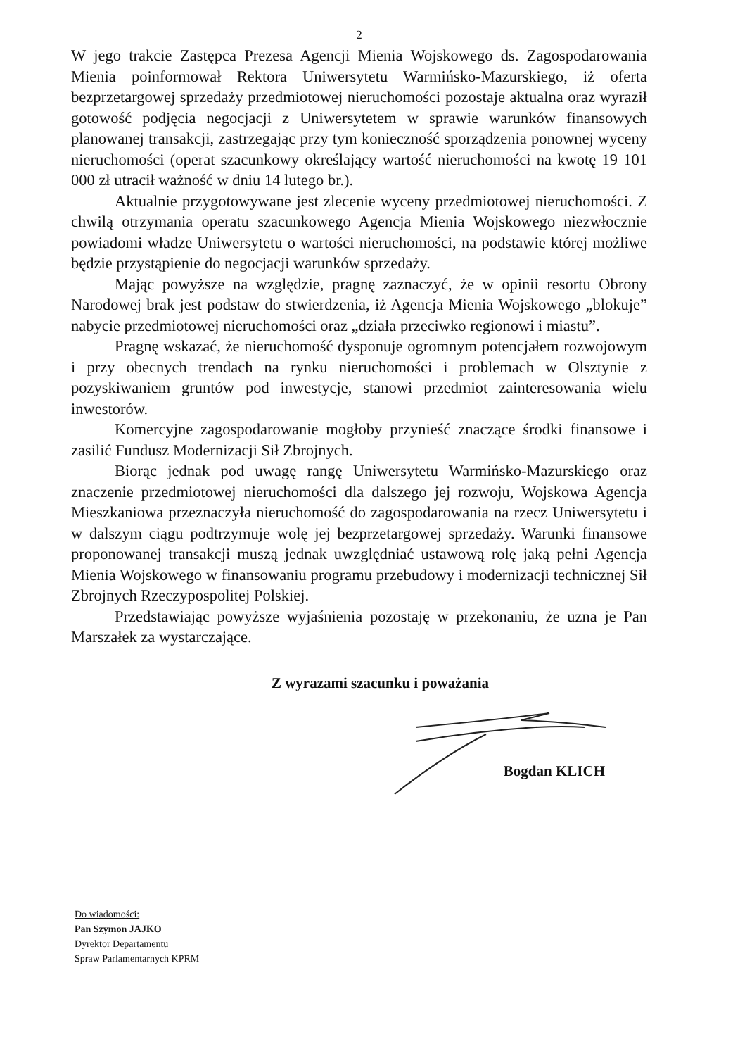2
W jego trakcie Zastępca Prezesa Agencji Mienia Wojskowego ds. Zagospodarowania Mienia poinformował Rektora Uniwersytetu Warmińsko-Mazurskiego, iż oferta bezprzetargowej sprzedaży przedmiotowej nieruchomości pozostaje aktualna oraz wyraził gotowość podjęcia negocjacji z Uniwersytetem w sprawie warunków finansowych planowanej transakcji, zastrzegając przy tym konieczność sporządzenia ponownej wyceny nieruchomości (operat szacunkowy określający wartość nieruchomości na kwotę 19 101 000 zł utracił ważność w dniu 14 lutego br.).
Aktualnie przygotowywane jest zlecenie wyceny przedmiotowej nieruchomości. Z chwilą otrzymania operatu szacunkowego Agencja Mienia Wojskowego niezwłocznie powiadomi władze Uniwersytetu o wartości nieruchomości, na podstawie której możliwe będzie przystąpienie do negocjacji warunków sprzedaży.
Mając powyższe na względzie, pragnę zaznaczyć, że w opinii resortu Obrony Narodowej brak jest podstaw do stwierdzenia, iż Agencja Mienia Wojskowego „blokuje” nabycie przedmiotowej nieruchomości oraz „działa przeciwko regionowi i miastu”.
Pragnę wskazać, że nieruchomość dysponuje ogromnym potencjałem rozwojowym i przy obecnych trendach na rynku nieruchomości i problemach w Olsztynie z pozyskiwaniem gruntów pod inwestycje, stanowi przedmiot zainteresowania wielu inwestorów.
Komercyjne zagospodarowanie mogłoby przynieść znaczące środki finansowe i zasilić Fundusz Modernizacji Sił Zbrojnych.
Biorąc jednak pod uwagę rangę Uniwersytetu Warmińsko-Mazurskiego oraz znaczenie przedmiotowej nieruchomości dla dalszego jej rozwoju, Wojskowa Agencja Mieszkaniowa przeznaczyła nieruchomość do zagospodarowania na rzecz Uniwersytetu i w dalszym ciągu podtrzymuje wolę jej bezprzetargowej sprzedaży. Warunki finansowe proponowanej transakcji muszą jednak uwzględniać ustawową rolę jaką pełni Agencja Mienia Wojskowego w finansowaniu programu przebudowy i modernizacji technicznej Sił Zbrojnych Rzeczypospolitej Polskiej.
Przedstawiając powyższe wyjaśnienia pozostaję w przekonaniu, że uzna je Pan Marszałek za wystarczające.
Z wyrazami szacunku i poważania
Bogdan KLICH
Do wiadomości:
Pan Szymon JAJKO
Dyrektor Departamentu
Spraw Parlamentarnych KPRM